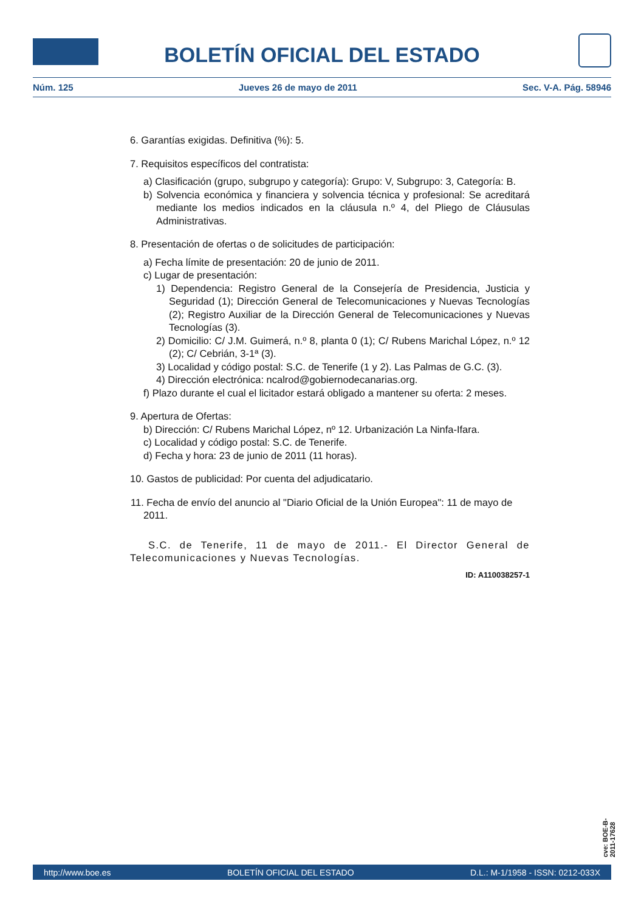BOLETÍN OFICIAL DEL ESTADO
Núm. 125 Jueves 26 de mayo de 2011 Sec. V-A. Pág. 58946
6. Garantías exigidas. Definitiva (%): 5.
7. Requisitos específicos del contratista:
a) Clasificación (grupo, subgrupo y categoría): Grupo: V, Subgrupo: 3, Categoría: B.
b) Solvencia económica y financiera y solvencia técnica y profesional: Se acreditará mediante los medios indicados en la cláusula n.º 4, del Pliego de Cláusulas Administrativas.
8. Presentación de ofertas o de solicitudes de participación:
a) Fecha límite de presentación: 20 de junio de 2011.
c) Lugar de presentación:
1) Dependencia: Registro General de la Consejería de Presidencia, Justicia y Seguridad (1); Dirección General de Telecomunicaciones y Nuevas Tecnologías (2); Registro Auxiliar de la Dirección General de Telecomunicaciones y Nuevas Tecnologías (3).
2) Domicilio: C/ J.M. Guimerá, n.º 8, planta 0 (1); C/ Rubens Marichal López, n.º 12 (2); C/ Cebrián, 3-1ª (3).
3) Localidad y código postal: S.C. de Tenerife (1 y 2). Las Palmas de G.C. (3).
4) Dirección electrónica: ncalrod@gobiernodecanarias.org.
f) Plazo durante el cual el licitador estará obligado a mantener su oferta: 2 meses.
9. Apertura de Ofertas:
b) Dirección: C/ Rubens Marichal López, nº 12. Urbanización La Ninfa-Ifara.
c) Localidad y código postal: S.C. de Tenerife.
d) Fecha y hora: 23 de junio de 2011 (11 horas).
10. Gastos de publicidad: Por cuenta del adjudicatario.
11. Fecha de envío del anuncio al "Diario Oficial de la Unión Europea": 11 de mayo de 2011.
S.C. de Tenerife, 11 de mayo de 2011.- El Director General de Telecomunicaciones y Nuevas Tecnologías.
ID: A110038257-1
cve: BOE-B-2011-17628
http://www.boe.es BOLETÍN OFICIAL DEL ESTADO D.L.: M-1/1958 - ISSN: 0212-033X